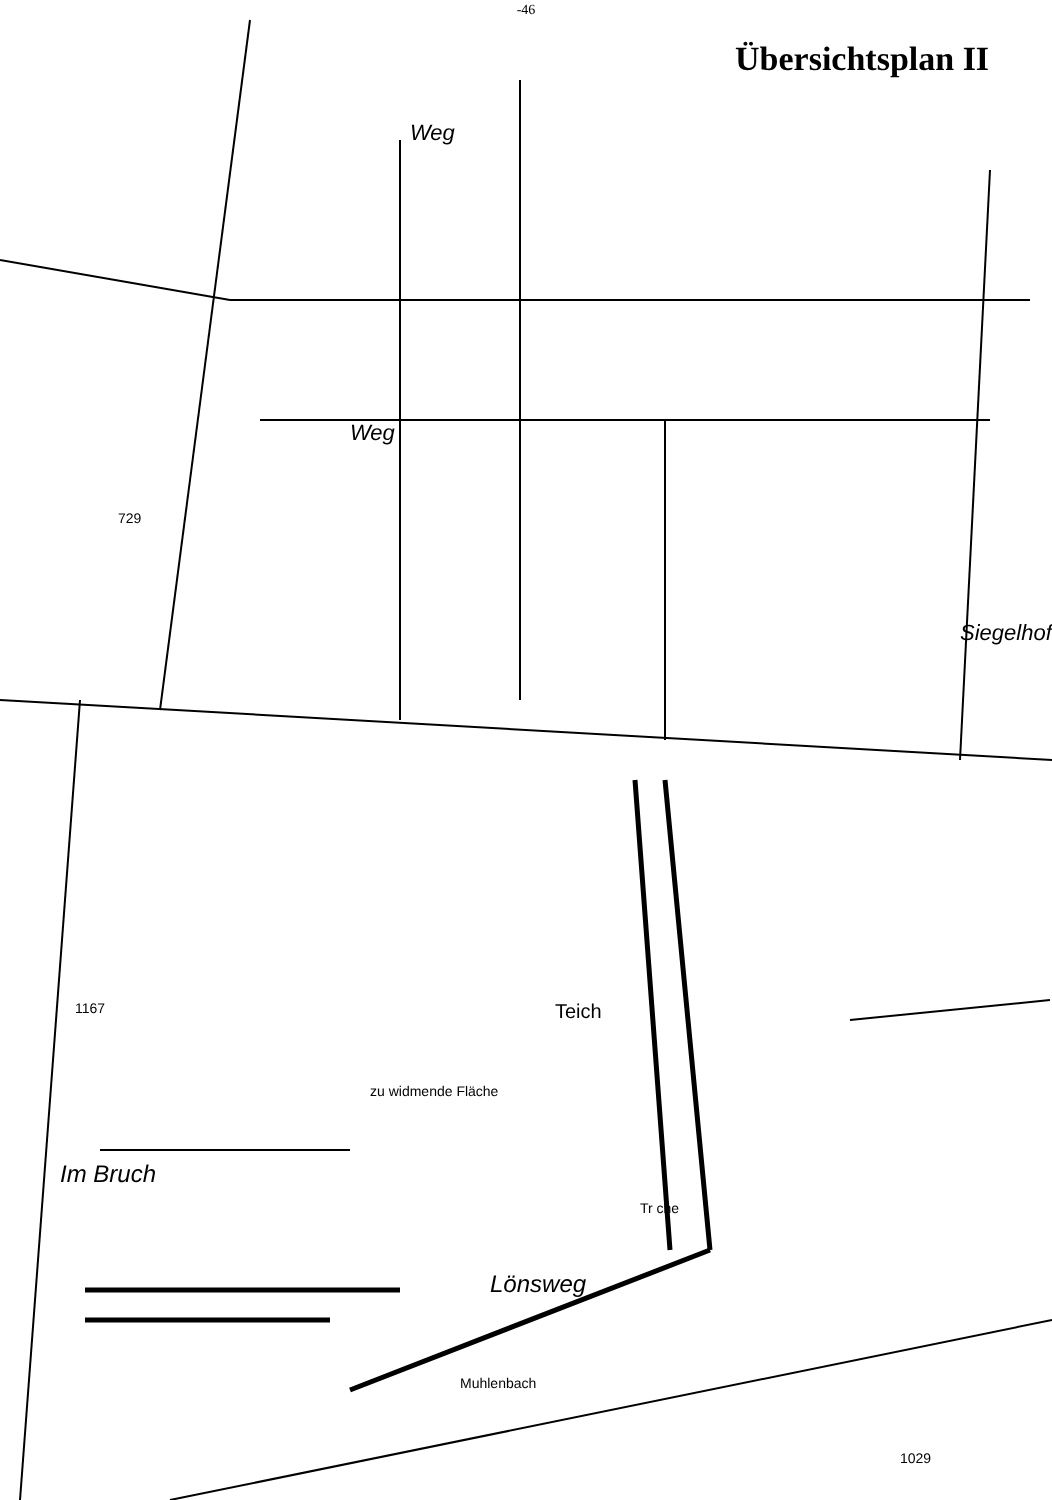-46
Übersichtsplan II
Im Bruch
Siegelhof
Teich
zu widmende Fläche
Lönsweg
Muhlenbach
Weg
Weg
729
1167
1029
Tr che